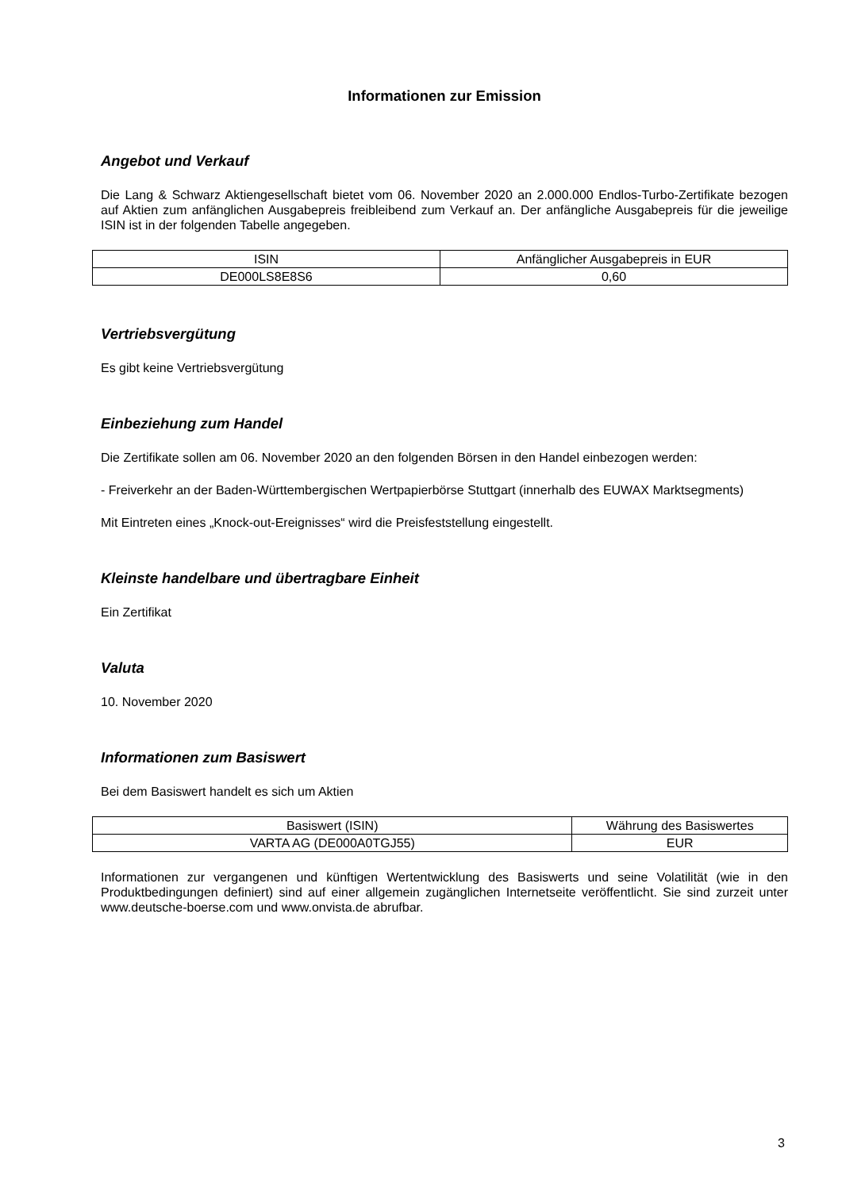Informationen zur Emission
Angebot und Verkauf
Die Lang & Schwarz Aktiengesellschaft bietet vom 06. November 2020 an 2.000.000 Endlos-Turbo-Zertifikate bezogen auf Aktien zum anfänglichen Ausgabepreis freibleibend zum Verkauf an. Der anfängliche Ausgabepreis für die jeweilige ISIN ist in der folgenden Tabelle angegeben.
| ISIN | Anfänglicher Ausgabepreis in EUR |
| DE000LS8E8S6 | 0,60 |
Vertriebsvergütung
Es gibt keine Vertriebsvergütung
Einbeziehung zum Handel
Die Zertifikate sollen am 06. November 2020 an den folgenden Börsen in den Handel einbezogen werden:
- Freiverkehr an der Baden-Württembergischen Wertpapierbörse Stuttgart (innerhalb des EUWAX Marktsegments)
Mit Eintreten eines „Knock-out-Ereignisses“ wird die Preisfeststellung eingestellt.
Kleinste handelbare und übertragbare Einheit
Ein Zertifikat
Valuta
10. November 2020
Informationen zum Basiswert
Bei dem Basiswert handelt es sich um Aktien
| Basiswert (ISIN) | Währung des Basiswertes |
| VARTA AG (DE000A0TGJ55) | EUR |
Informationen zur vergangenen und künftigen Wertentwicklung des Basiswerts und seine Volatilität (wie in den Produktbedingungen definiert) sind auf einer allgemein zugänglichen Internetseite veröffentlicht. Sie sind zurzeit unter www.deutsche-boerse.com und www.onvista.de abrufbar.
3